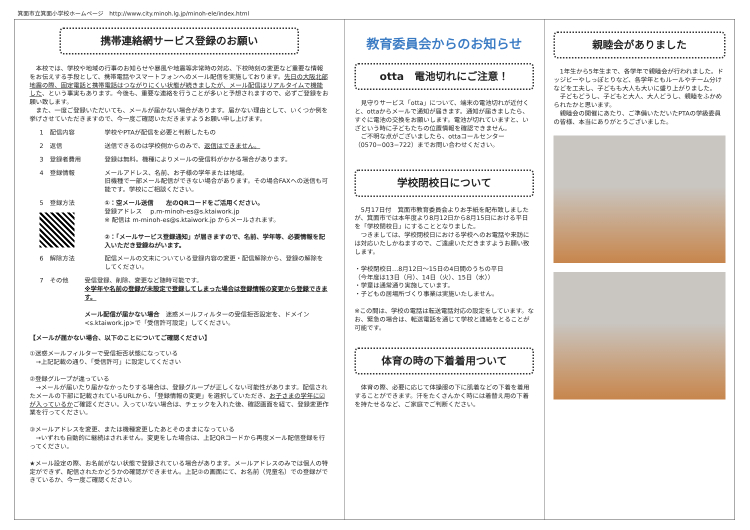箕面市立箕面小学校ホームページ　http://www.city.minoh.lg.jp/minoh-ele/index.html
携帯連絡網サービス登録のお願い
本校では、学校や地域の行事のお知らせや暴風や地震等非常時の対応、下校時刻の変更など重要な情報をお伝えする手段として、携帯電話やスマートフォンへのメール配信を実施しております。先日の大阪北部地震の際、固定電話と携帯電話はつながりにくい状態が続きましたが、メール配信はリアルタイムで機能した、という事実もあります。今後も、重要な連絡を行うことが多いと予想されますので、必ずご登録をお願い致します。
また、一度ご登録いただいても、メールが届かない場合があります。届かない理由として、いくつか例を挙げさせていただきますので、今一度ご確認いただきますようお願い申し上げます。
1　配信内容 学校やPTAが配信を必要と判断したもの
2　返信 送信できるのは学校側からのみで、返信はできません。
3　登録者費用 登録は無料。機種によりメールの受信料がかかる場合があります。
4　登録情報 メールアドレス、名前、お子様の学年または地域。
旧機種で一部メール配信ができない場合があります。その場合FAXへの送信も可能です。学校にご相談ください。
5　登録方法 ①：空メール送信　　左のQRコードをご活用ください。
登録アドレス　 p.m-minoh-es@s.ktaiwork.jp
※ 配信は m-minoh-es@s.ktaiwork.jp からメールされます。
②：「メールサービス登録通知」が届きますので、名前、学年等、必要情報を記入いただき登録ねがいます。
6　解除方法 配信メールの文末についている登録内容の変更・配信解除から、登録の解除をしてください。
7　その他 受信登録、削除、変更など随時可能です。
※学年や名前の登録が未設定で登録してしまった場合は登録情報の変更から登録できます。
メール配信が届かない場合　迷惑メールフィルターの受信拒否設定を、ドメイン<s.ktaiwork.jp>で「受信許可設定」してください。
【メールが届かない場合、以下のことについてご確認ください】
①迷惑メールフィルターで受信拒否状態になっている
　→上記記載の通り、「受信許可」に設定してください
②登録グループが違っている
　→メールが届いたり届かなかったりする場合は、登録グループが正しくない可能性があります。配信されたメールの下部に記載されているURLから、「登録情報の変更」を選択していただき、お子さまの学年に☑が入っているかご確認ください。入っていない場合は、チェックを入れた後、確認画面を経て、登録変更作業を行ってください。
③メールアドレスを変更、または機種変更したあとそのままになっている
　→いずれも自動的に継続はされません。変更をした場合は、上記QRコードから再度メール配信登録を行ってください。
★メール設定の際、お名前がない状態で登録されている場合があります。メールアドレスのみでは個人の特定ができず、配信されたかどうかの確認ができません。上記②の画面にて、お名前（児童名）での登録ができているか、今一度ご確認ください。
教育委員会からのお知らせ
otta　電池切れにご注意！
見守りサービス「otta」について、端末の電池切れが近付くと、ottaからメールで通知が届きます。通知が届きましたら、すぐに電池の交換をお願いします。電池が切れていますと、いざという時に子どもたちの位置情報を確認できません。
ご不明な点がございましたら、ottaコールセンター（0570−003−722）までお問い合わせください。
学校閉校日について
5月17日付　箕面市教育委員会よりお手紙を配布致しましたが、箕面市では本年度より8月12日から8月15日における平日を「学校閉校日」にすることとなりました。
つきましては、学校閉校日における学校へのお電話や来訪には対応いたしかねますので、ご遠慮いただきますようお願い致します。
・学校閉校日…8月12日～15日の4日間のうちの平日
（今年度は13日（月）、14日（火）、15日（水））
・学童は通常通り実施しています。
・子どもの居場所づくり事業は実施いたしません。
※この間は、学校の電話は転送電話対応の設定をしています。なお、緊急の場合は、転送電話を通じて学校と連絡をとることが可能です。
体育の時の下着着用ついて
体育の際、必要に応じて体操服の下に肌着などの下着を着用することができます。汗をたくさんかく時には着替え用の下着を持たせるなど、ご家庭でご判断ください。
親睦会がありました
1年生から5年生まで、各学年で親睦会が行われました。ドッジビーやしっぽとりなど、各学年ともルールやチーム分けなどを工夫し、子どもも大人も大いに盛り上がりました。
子どもどうし、子どもと大人、大人どうし、親睦をふかめられたかと思います。
親睦会の開催にあたり、ご準備いただいたPTAの学級委員の皆様、本当にありがとうございました。